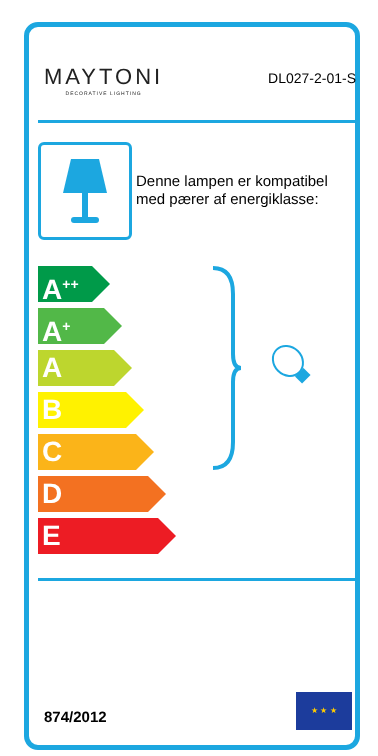MAYTONI
DECORATIVE LIGHTING
DL027-2-01-S
Denne lampen er kompatibel
med pærer af energiklasse:
A<sup>++</sup>
A<sup>+</sup>
A
B
C
D
E
874/2012
★ ★ ★